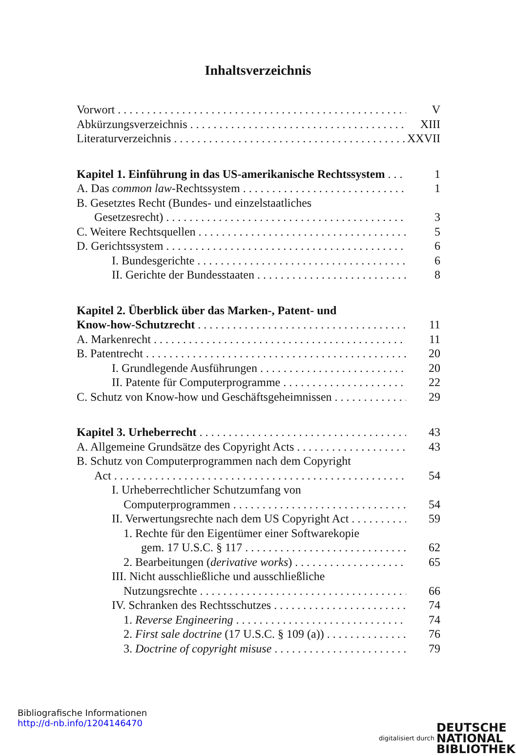Inhaltsverzeichnis
Vorwort V
Abkürzungsverzeichnis XIII
Literaturverzeichnis XXVII
Kapitel 1. Einführung in das US-amerikanische Rechtssystem 1
A. Das common law-Rechtssystem 1
B. Gesetztes Recht (Bundes- und einzelstaatliches
Gesetzesrecht) 3
C. Weitere Rechtsquellen 5
D. Gerichtssystem 6
I. Bundesgerichte 6
II. Gerichte der Bundesstaaten 8
Kapitel 2. Überblick über das Marken-, Patent- und
Know-how-Schutzrecht 11
A. Markenrecht 11
B. Patentrecht 20
I. Grundlegende Ausführungen 20
II. Patente für Computerprogramme 22
C. Schutz von Know-how und Geschäftsgeheimnissen 29
Kapitel 3. Urheberrecht 43
A. Allgemeine Grundsätze des Copyright Acts 43
B. Schutz von Computerprogrammen nach dem Copyright
Act 54
I. Urheberrechtlicher Schutzumfang von
Computerprogrammen 54
II. Verwertungsrechte nach dem US Copyright Act 59
1. Rechte für den Eigentümer einer Softwarekopie
gem. 17 U.S.C. § 117 62
2. Bearbeitungen (derivative works) 65
III. Nicht ausschließliche und ausschließliche
Nutzungsrechte 66
IV. Schranken des Rechtsschutzes 74
1. Reverse Engineering 74
2. First sale doctrine (17 U.S.C. § 109 (a)) 76
3. Doctrine of copyright misuse 79
Bibliografische Informationen
http://d-nb.info/1204146470
digitalisiert durch DEUTSCHE
NATIONAL
BIBLIOTHEK